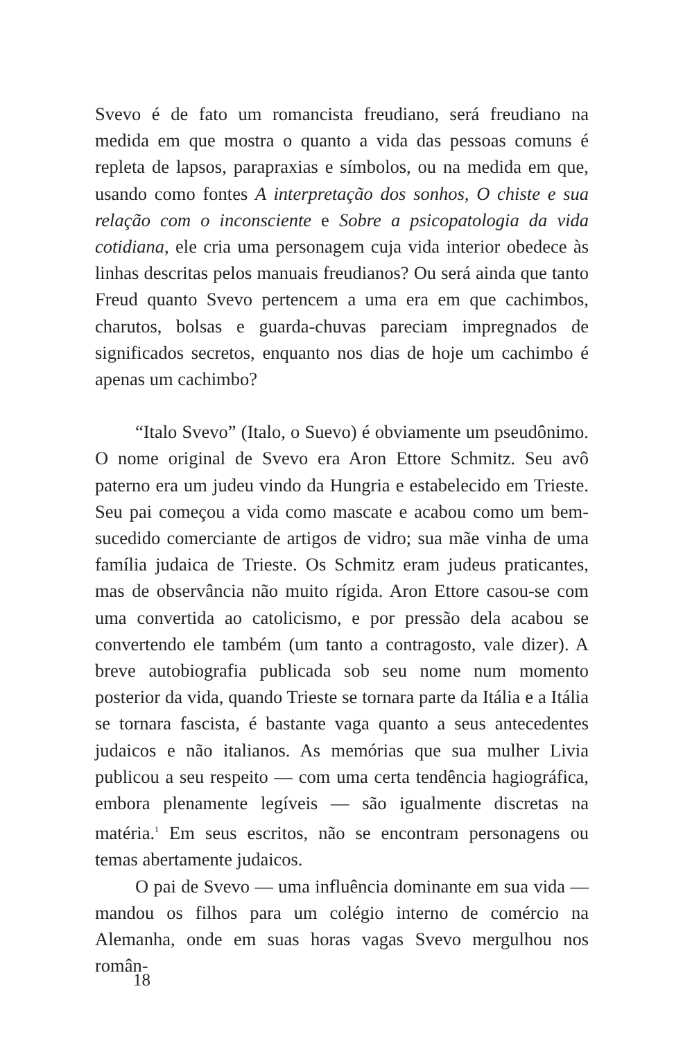Svevo é de fato um romancista freudiano, será freudiano na medida em que mostra o quanto a vida das pessoas comuns é repleta de lapsos, parapraxias e símbolos, ou na medida em que, usando como fontes A interpretação dos sonhos, O chiste e sua relação com o inconsciente e Sobre a psicopatologia da vida cotidiana, ele cria uma personagem cuja vida interior obedece às linhas descritas pelos manuais freudianos? Ou será ainda que tanto Freud quanto Svevo pertencem a uma era em que cachimbos, charutos, bolsas e guarda-chuvas pareciam impregnados de significados secretos, enquanto nos dias de hoje um cachimbo é apenas um cachimbo?
“Italo Svevo” (Italo, o Suevo) é obviamente um pseudônimo. O nome original de Svevo era Aron Ettore Schmitz. Seu avô paterno era um judeu vindo da Hungria e estabelecido em Trieste. Seu pai começou a vida como mascate e acabou como um bem-sucedido comerciante de artigos de vidro; sua mãe vinha de uma família judaica de Trieste. Os Schmitz eram judeus praticantes, mas de observância não muito rígida. Aron Ettore casou-se com uma convertida ao catolicismo, e por pressão dela acabou se convertendo ele também (um tanto a contragosto, vale dizer). A breve autobiografia publicada sob seu nome num momento posterior da vida, quando Trieste se tornara parte da Itália e a Itália se tornara fascista, é bastante vaga quanto a seus antecedentes judaicos e não italianos. As memórias que sua mulher Livia publicou a seu respeito — com uma certa tendência hagiográfica, embora plenamente legíveis — são igualmente discretas na matéria.<sup>1</sup> Em seus escritos, não se encontram personagens ou temas abertamente judaicos.
O pai de Svevo — uma influência dominante em sua vida — mandou os filhos para um colégio interno de comércio na Alemanha, onde em suas horas vagas Svevo mergulhou nos român-
18